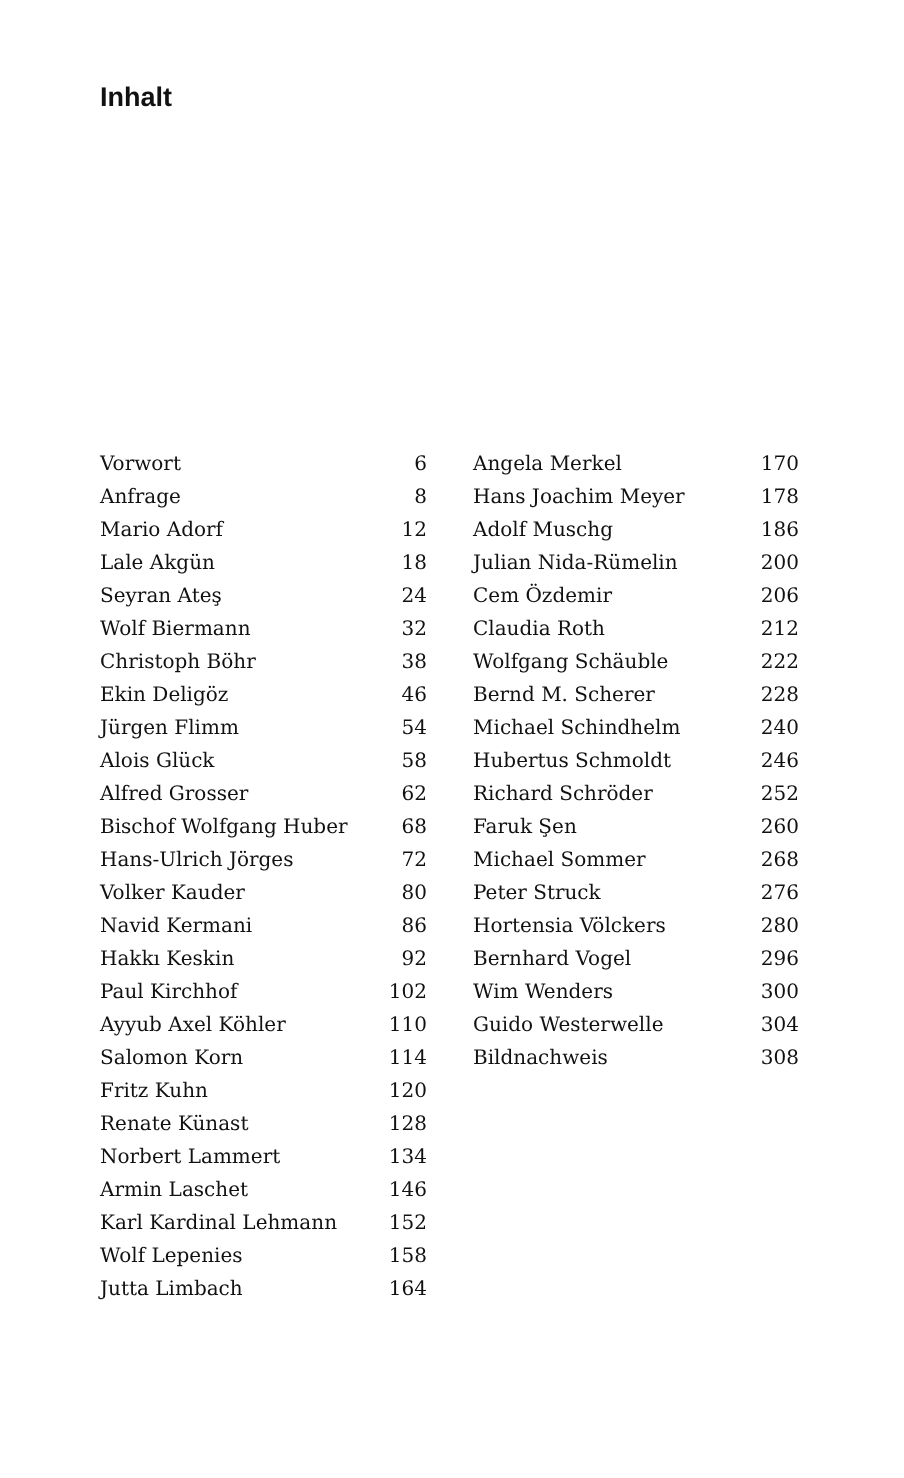Inhalt
| Vorwort | 6 |
| Anfrage | 8 |
| Mario Adorf | 12 |
| Lale Akgün | 18 |
| Seyran Ateş | 24 |
| Wolf Biermann | 32 |
| Christoph Böhr | 38 |
| Ekin Deligöz | 46 |
| Jürgen Flimm | 54 |
| Alois Glück | 58 |
| Alfred Grosser | 62 |
| Bischof Wolfgang Huber | 68 |
| Hans-Ulrich Jörges | 72 |
| Volker Kauder | 80 |
| Navid Kermani | 86 |
| Hakkı Keskin | 92 |
| Paul Kirchhof | 102 |
| Ayyub Axel Köhler | 110 |
| Salomon Korn | 114 |
| Fritz Kuhn | 120 |
| Renate Künast | 128 |
| Norbert Lammert | 134 |
| Armin Laschet | 146 |
| Karl Kardinal Lehmann | 152 |
| Wolf Lepenies | 158 |
| Jutta Limbach | 164 |
| Angela Merkel | 170 |
| Hans Joachim Meyer | 178 |
| Adolf Muschg | 186 |
| Julian Nida-Rümelin | 200 |
| Cem Özdemir | 206 |
| Claudia Roth | 212 |
| Wolfgang Schäuble | 222 |
| Bernd M. Scherer | 228 |
| Michael Schindhelm | 240 |
| Hubertus Schmoldt | 246 |
| Richard Schröder | 252 |
| Faruk Şen | 260 |
| Michael Sommer | 268 |
| Peter Struck | 276 |
| Hortensia Völckers | 280 |
| Bernhard Vogel | 296 |
| Wim Wenders | 300 |
| Guido Westerwelle | 304 |
| Bildnachweis | 308 |